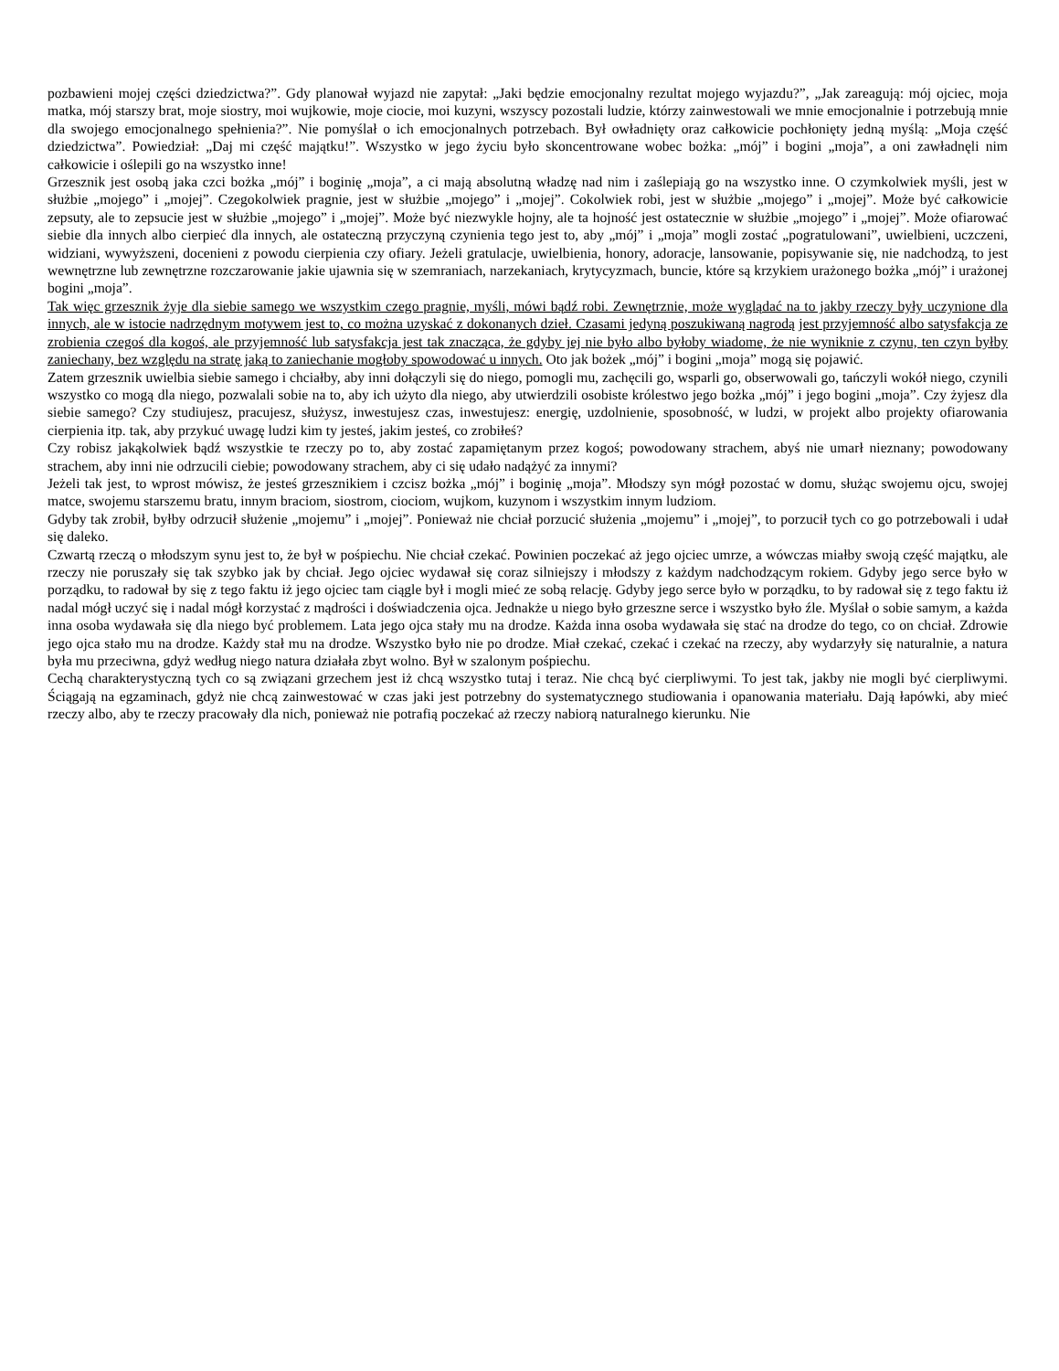pozbawieni mojej części dziedzictwa?”. Gdy planował wyjazd nie zapytał: „Jaki będzie emocjonalny rezultat mojego wyjazdu?”, „Jak zareagują: mój ojciec, moja matka, mój starszy brat, moje siostry, moi wujkowie, moje ciocie, moi kuzyni, wszyscy pozostali ludzie, którzy zainwestowali we mnie emocjonalnie i potrzebują mnie dla swojego emocjonalnego spełnienia?”. Nie pomyślał o ich emocjonalnych potrzebach. Był owładnięty oraz całkowicie pochłonięty jedną myślą: „Moja część dziedzictwa”. Powiedział: „Daj mi część majątku!”. Wszystko w jego życiu było skoncentrowane wobec bożka: „mój” i bogini „moja”, a oni zawładnęli nim całkowicie i oślepili go na wszystko inne!
Grzesznik jest osobą jaka czci bożka „mój” i boginię „moja”, a ci mają absolutną władzę nad nim i zaślepiają go na wszystko inne. O czymkolwiek myśli, jest w służbie „mojego” i „mojej”. Czegokolwiek pragnie, jest w służbie „mojego” i „mojej”. Cokolwiek robi, jest w służbie „mojego” i „mojej”. Może być całkowicie zepsuty, ale to zepsucie jest w służbie „mojego” i „mojej”. Może być niezwykle hojny, ale ta hojność jest ostatecznie w służbie „mojego” i „mojej”. Może ofiarować siebie dla innych albo cierpieć dla innych, ale ostateczną przyczyną czynienia tego jest to, aby „mój” i „moja” mogli zostać „pogratulowani”, uwielbieni, uczczeni, widziani, wywyższeni, docenieni z powodu cierpienia czy ofiary. Jeżeli gratulacje, uwielbienia, honory, adoracje, lansowanie, popisywanie się, nie nadchodzą, to jest wewnętrzne lub zewnętrzne rozczarowanie jakie ujawnia się w szemraniach, narzekaniach, krytycyzmach, buncie, które są krzykiem urażonego bożka „mój” i urażonej bogini „moja”.
Tak więc grzesznik żyje dla siebie samego we wszystkim czego pragnie, myśli, mówi bądź robi. Zewnętrznie, może wyglądać na to jakby rzeczy były uczynione dla innych, ale w istocie nadrzędnym motywem jest to, co można uzyskać z dokonanych dzieł. Czasami jedyną poszukiwaną nagrodą jest przyjemność albo satysfakcja ze zrobienia czegoś dla kogoś, ale przyjemność lub satysfakcja jest tak znacząca, że gdyby jej nie było albo byłoby wiadome, że nie wyniknie z czynu, ten czyn byłby zaniechany, bez względu na stratę jaką to zaniechanie mogłoby spowodować u innych. Oto jak bożek „mój” i bogini „moja” mogą się pojawić.
Zatem grzesznik uwielbia siebie samego i chciałby, aby inni dołączyli się do niego, pomogli mu, zachęcili go, wsparli go, obserwowali go, tańczyli wokół niego, czynili wszystko co mogą dla niego, pozwalali sobie na to, aby ich użyto dla niego, aby utwierdzili osobiste królestwo jego bożka „mój” i jego bogini „moja”. Czy żyjesz dla siebie samego? Czy studiujesz, pracujesz, służysz, inwestujesz czas, inwestujesz: energię, uzdolnienie, sposobność, w ludzi, w projekt albo projekty ofiarowania cierpienia itp. tak, aby przykuć uwagę ludzi kim ty jesteś, jakim jesteś, co zrobiłeś?
Czy robisz jakąkolwiek bądź wszystkie te rzeczy po to, aby zostać zapamiętanym przez kogoś; powodowany strachem, abyś nie umarł nieznany; powodowany strachem, aby inni nie odrzucili ciebie; powodowany strachem, aby ci się udało nadążyć za innymi?
Jeżeli tak jest, to wprost mówisz, że jesteś grzesznikiem i czcisz bożka „mój” i boginię „moja”. Młodszy syn mógł pozostać w domu, służąc swojemu ojcu, swojej matce, swojemu starszemu bratu, innym braciom, siostrom, ciociom, wujkom, kuzynom i wszystkim innym ludziom.
Gdyby tak zrobił, byłby odrzucił służenie „mojemu” i „mojej”. Ponieważ nie chciał porzucić służenia „mojemu” i „mojej”, to porzucił tych co go potrzebowali i udał się daleko.
Czwartą rzeczą o młodszym synu jest to, że był w pośpiechu. Nie chciał czekać. Powinien poczekać aż jego ojciec umrze, a wówczas miałby swoją część majątku, ale rzeczy nie poruszały się tak szybko jak by chciał. Jego ojciec wydawał się coraz silniejszy i młodszy z każdym nadchodzącym rokiem. Gdyby jego serce było w porządku, to radował by się z tego faktu iż jego ojciec tam ciągle był i mogli mieć ze sobą relację. Gdyby jego serce było w porządku, to by radował się z tego faktu iż nadal mógł uczyć się i nadal mógł korzystać z mądrości i doświadczenia ojca. Jednakże u niego było grzeszne serce i wszystko było źle. Myślał o sobie samym, a każda inna osoba wydawała się dla niego być problemem. Lata jego ojca stały mu na drodze. Każda inna osoba wydawała się stać na drodze do tego, co on chciał. Zdrowie jego ojca stało mu na drodze. Każdy stał mu na drodze. Wszystko było nie po drodze. Miał czekać, czekać i czekać na rzeczy, aby wydarzyły się naturalnie, a natura była mu przeciwna, gdyż według niego natura działała zbyt wolno. Był w szalonym pośpiechu.
Cechą charakterystyczną tych co są związani grzechem jest iż chcą wszystko tutaj i teraz. Nie chcą być cierpliwymi. To jest tak, jakby nie mogli być cierpliwymi. Ściągają na egzaminach, gdyż nie chcą zainwestować w czas jaki jest potrzebny do systematycznego studiowania i opanowania materiału. Dają łapówki, aby mieć rzeczy albo, aby te rzeczy pracowały dla nich, ponieważ nie potrafią poczekać aż rzeczy nabiorą naturalnego kierunku. Nie